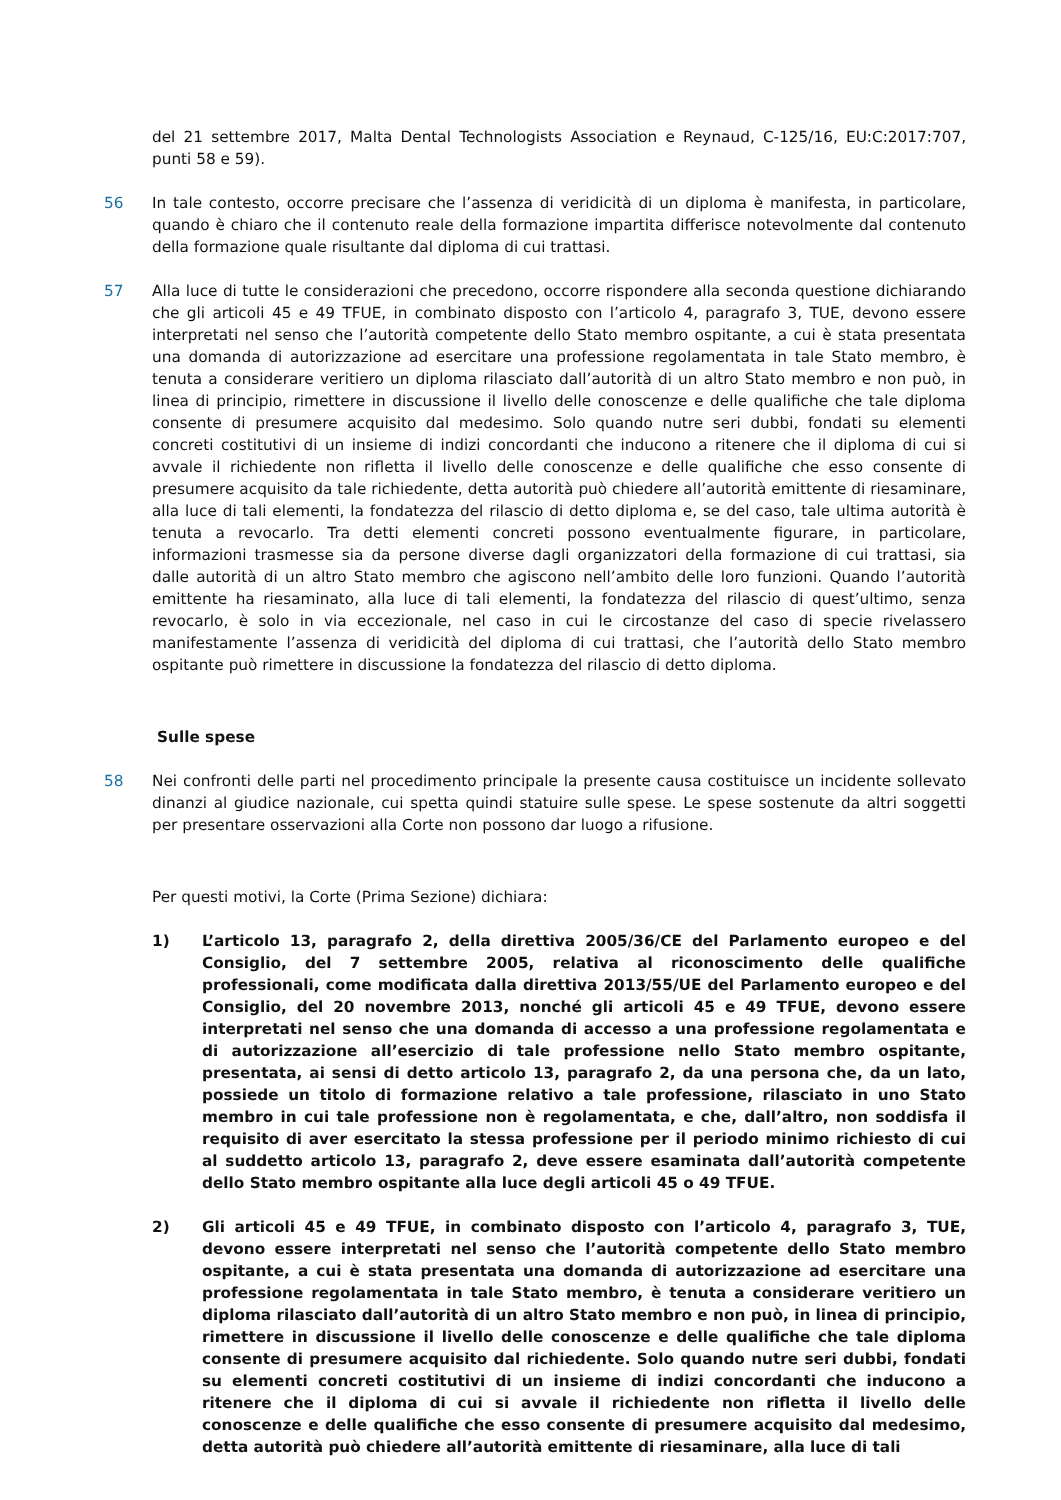del 21 settembre 2017, Malta Dental Technologists Association e Reynaud, C‑125/16, EU:C:2017:707, punti 58 e 59).
56
In tale contesto, occorre precisare che l’assenza di veridicità di un diploma è manifesta, in particolare, quando è chiaro che il contenuto reale della formazione impartita differisce notevolmente dal contenuto della formazione quale risultante dal diploma di cui trattasi.
57
Alla luce di tutte le considerazioni che precedono, occorre rispondere alla seconda questione dichiarando che gli articoli 45 e 49 TFUE, in combinato disposto con l’articolo 4, paragrafo 3, TUE, devono essere interpretati nel senso che l’autorità competente dello Stato membro ospitante, a cui è stata presentata una domanda di autorizzazione ad esercitare una professione regolamentata in tale Stato membro, è tenuta a considerare veritiero un diploma rilasciato dall’autorità di un altro Stato membro e non può, in linea di principio, rimettere in discussione il livello delle conoscenze e delle qualifiche che tale diploma consente di presumere acquisito dal medesimo. Solo quando nutre seri dubbi, fondati su elementi concreti costitutivi di un insieme di indizi concordanti che inducono a ritenere che il diploma di cui si avvale il richiedente non rifletta il livello delle conoscenze e delle qualifiche che esso consente di presumere acquisito da tale richiedente, detta autorità può chiedere all’autorità emittente di riesaminare, alla luce di tali elementi, la fondatezza del rilascio di detto diploma e, se del caso, tale ultima autorità è tenuta a revocarlo. Tra detti elementi concreti possono eventualmente figurare, in particolare, informazioni trasmesse sia da persone diverse dagli organizzatori della formazione di cui trattasi, sia dalle autorità di un altro Stato membro che agiscono nell’ambito delle loro funzioni. Quando l’autorità emittente ha riesaminato, alla luce di tali elementi, la fondatezza del rilascio di quest’ultimo, senza revocarlo, è solo in via eccezionale, nel caso in cui le circostanze del caso di specie rivelassero manifestamente l’assenza di veridicità del diploma di cui trattasi, che l’autorità dello Stato membro ospitante può rimettere in discussione la fondatezza del rilascio di detto diploma.
Sulle spese
58
Nei confronti delle parti nel procedimento principale la presente causa costituisce un incidente sollevato dinanzi al giudice nazionale, cui spetta quindi statuire sulle spese. Le spese sostenute da altri soggetti per presentare osservazioni alla Corte non possono dar luogo a rifusione.
Per questi motivi, la Corte (Prima Sezione) dichiara:
1) L’articolo 13, paragrafo 2, della direttiva 2005/36/CE del Parlamento europeo e del Consiglio, del 7 settembre 2005, relativa al riconoscimento delle qualifiche professionali, come modificata dalla direttiva 2013/55/UE del Parlamento europeo e del Consiglio, del 20 novembre 2013, nonché gli articoli 45 e 49 TFUE, devono essere interpretati nel senso che una domanda di accesso a una professione regolamentata e di autorizzazione all’esercizio di tale professione nello Stato membro ospitante, presentata, ai sensi di detto articolo 13, paragrafo 2, da una persona che, da un lato, possiede un titolo di formazione relativo a tale professione, rilasciato in uno Stato membro in cui tale professione non è regolamentata, e che, dall’altro, non soddisfa il requisito di aver esercitato la stessa professione per il periodo minimo richiesto di cui al suddetto articolo 13, paragrafo 2, deve essere esaminata dall’autorità competente dello Stato membro ospitante alla luce degli articoli 45 o 49 TFUE.
2) Gli articoli 45 e 49 TFUE, in combinato disposto con l’articolo 4, paragrafo 3, TUE, devono essere interpretati nel senso che l’autorità competente dello Stato membro ospitante, a cui è stata presentata una domanda di autorizzazione ad esercitare una professione regolamentata in tale Stato membro, è tenuta a considerare veritiero un diploma rilasciato dall’autorità di un altro Stato membro e non può, in linea di principio, rimettere in discussione il livello delle conoscenze e delle qualifiche che tale diploma consente di presumere acquisito dal richiedente. Solo quando nutre seri dubbi, fondati su elementi concreti costitutivi di un insieme di indizi concordanti che inducono a ritenere che il diploma di cui si avvale il richiedente non rifletta il livello delle conoscenze e delle qualifiche che esso consente di presumere acquisito dal medesimo, detta autorità può chiedere all’autorità emittente di riesaminare, alla luce di tali